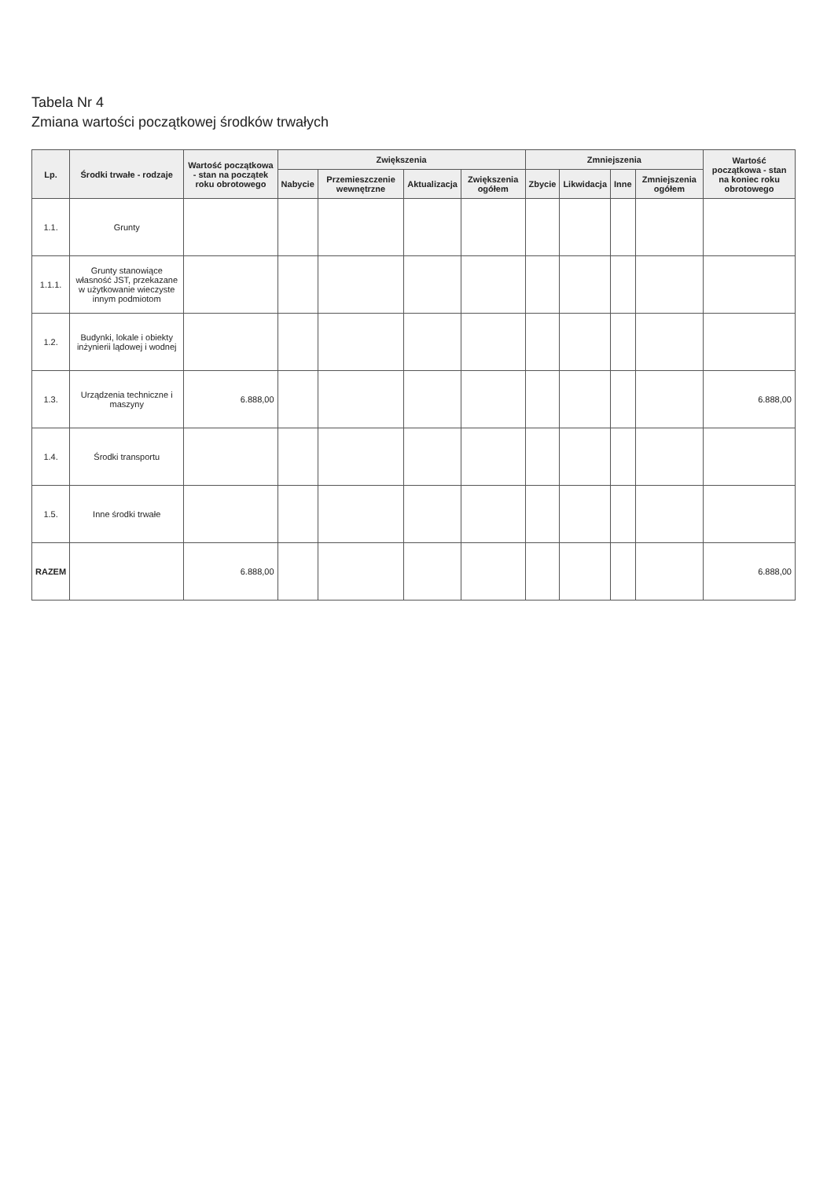Tabela Nr 4
Zmiana wartości początkowej środków trwałych
| Lp. | Środki trwałe - rodzaje | Wartość początkowa - stan na początek roku obrotowego | Zwiększenia | | | | Zmniejszenia | | | | Wartość początkowa - stan na koniec roku obrotowego |
| --- | --- | --- | --- | --- | --- | --- | --- | --- | --- | --- | --- |
| | | | Nabycie | Przemieszczenie wewnętrzne | Aktualizacja | Zwiększenia ogółem | Zbycie | Likwidacja | Inne | Zmniejszenia ogółem | |
| 1.1. | Grunty | | | | | | | | | | |
| 1.1.1. | Grunty stanowiące własność JST, przekazane w użytkowanie wieczyste innym podmiotom | | | | | | | | | | |
| 1.2. | Budynki, lokale i obiekty inżynierii lądowej i wodnej | | | | | | | | | | |
| 1.3. | Urządzenia techniczne i maszyny | 6.888,00 | | | | | | | | | 6.888,00 |
| 1.4. | Środki transportu | | | | | | | | | | |
| 1.5. | Inne środki trwałe | | | | | | | | | | |
| RAZEM | | 6.888,00 | | | | | | | | | 6.888,00 |